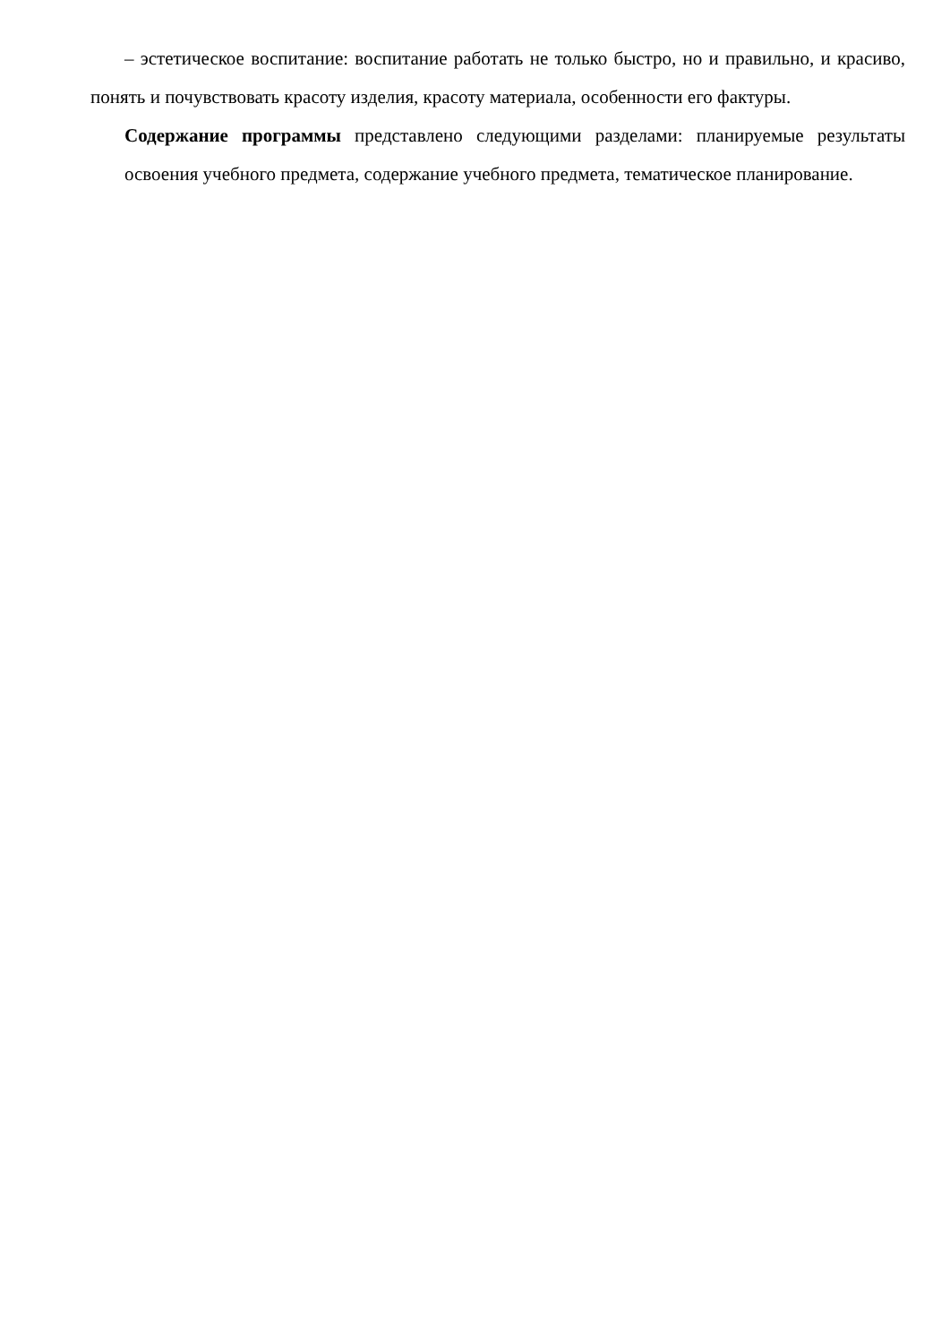– эстетическое воспитание: воспитание работать не только быстро, но и правильно, и красиво, понять и почувствовать красоту изделия, красоту материала, особенности его фактуры.
Содержание программы представлено следующими разделами: планируемые результаты освоения учебного предмета, содержание учебного предмета, тематическое планирование.